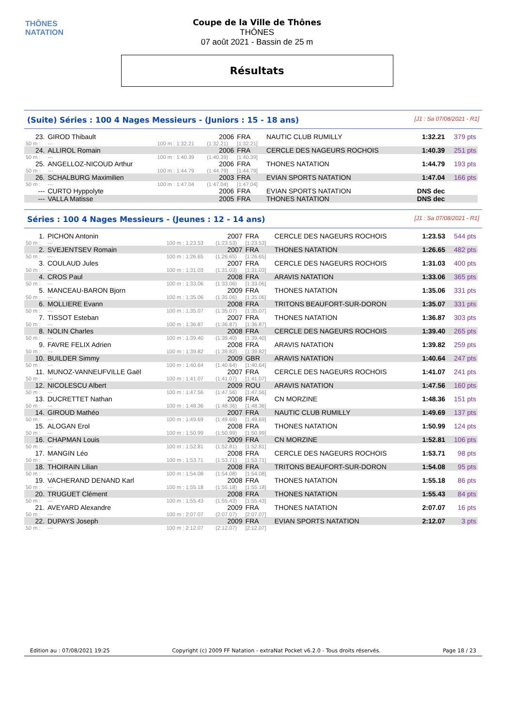THÔNES NATATION
Coupe de la Ville de Thônes
THÔNES
07 août 2021 - Bassin de 25 m
Résultats
(Suite) Séries : 100 4 Nages Messieurs - (Juniors : 15 - 18 ans) [J1 : Sa 07/08/2021 - R1]
| 23. | GIROD Thibault | | 2006 | FRA | NAUTIC CLUB RUMILLY | 1:32.21 | 379 pts |
| 50 m : | --- | 100 m : 1:32.21 | (1:32.21) | [1:32.21] | | | |
| 24. | ALLIROL Romain | | 2006 | FRA | CERCLE DES NAGEURS ROCHOIS | 1:40.39 | 251 pts |
| 50 m : | --- | 100 m : 1:40.39 | (1:40.39) | [1:40.39] | | | |
| 25. | ANGELLOZ-NICOUD Arthur | | 2006 | FRA | THONES NATATION | 1:44.79 | 193 pts |
| 50 m : | --- | 100 m : 1:44.79 | (1:44.79) | [1:44.79] | | | |
| 26. | SCHALBURG Maximilien | | 2003 | FRA | EVIAN SPORTS NATATION | 1:47.04 | 166 pts |
| 50 m : | --- | 100 m : 1:47.04 | (1:47.04) | [1:47.04] | | | |
| --- | CURTO Hyppolyte | | 2006 | FRA | EVIAN SPORTS NATATION | DNS dec | |
| --- | VALLA Matisse | | 2005 | FRA | THONES NATATION | DNS dec | |
Séries : 100 4 Nages Messieurs - (Jeunes : 12 - 14 ans) [J1 : Sa 07/08/2021 - R1]
| 1. | PICHON Antonin | | 2007 | FRA | CERCLE DES NAGEURS ROCHOIS | 1:23.53 | 544 pts |
| 50 m : | --- | 100 m : 1:23.53 | (1:23.53) | [1:23.53] | | | |
| 2. | SVEJENTSEV Romain | | 2007 | FRA | THONES NATATION | 1:26.65 | 482 pts |
| 50 m : | --- | 100 m : 1:26.65 | (1:26.65) | [1:26.65] | | | |
| 3. | COULAUD Jules | | 2007 | FRA | CERCLE DES NAGEURS ROCHOIS | 1:31.03 | 400 pts |
| 50 m : | --- | 100 m : 1:31.03 | (1:31.03) | [1:31.03] | | | |
| 4. | CROS Paul | | 2008 | FRA | ARAVIS NATATION | 1:33.06 | 365 pts |
| 50 m : | --- | 100 m : 1:33.06 | (1:33.06) | [1:33.06] | | | |
| 5. | MANCEAU-BARON Bjorn | | 2009 | FRA | THONES NATATION | 1:35.06 | 331 pts |
| 50 m : | --- | 100 m : 1:35.06 | (1:35.06) | [1:35.06] | | | |
| 6. | MOLLIERE Evann | | 2008 | FRA | TRITONS BEAUFORT-SUR-DORON | 1:35.07 | 331 pts |
| 50 m : | --- | 100 m : 1:35.07 | (1:35.07) | [1:35.07] | | | |
| 7. | TISSOT Esteban | | 2007 | FRA | THONES NATATION | 1:36.87 | 303 pts |
| 50 m : | --- | 100 m : 1:36.87 | (1:36.87) | [1:36.87] | | | |
| 8. | NOLIN Charles | | 2008 | FRA | CERCLE DES NAGEURS ROCHOIS | 1:39.40 | 265 pts |
| 50 m : | --- | 100 m : 1:39.40 | (1:39.40) | [1:39.40] | | | |
| 9. | FAVRE FELIX Adrien | | 2008 | FRA | ARAVIS NATATION | 1:39.82 | 259 pts |
| 50 m : | --- | 100 m : 1:39.82 | (1:39.82) | [1:39.82] | | | |
| 10. | BUILDER Simmy | | 2009 | GBR | ARAVIS NATATION | 1:40.64 | 247 pts |
| 50 m : | --- | 100 m : 1:40.64 | (1:40.64) | [1:40.64] | | | |
| 11. | MUNOZ-VANNEUFVILLE Gaël | | 2007 | FRA | CERCLE DES NAGEURS ROCHOIS | 1:41.07 | 241 pts |
| 50 m : | --- | 100 m : 1:41.07 | (1:41.07) | [1:41.07] | | | |
| 12. | NICOLESCU Albert | | 2009 | ROU | ARAVIS NATATION | 1:47.56 | 160 pts |
| 50 m : | --- | 100 m : 1:47.56 | (1:47.56) | [1:47.56] | | | |
| 13. | DUCRETTET Nathan | | 2008 | FRA | CN MORZINE | 1:48.36 | 151 pts |
| 50 m : | --- | 100 m : 1:48.36 | (1:48.36) | [1:48.36] | | | |
| 14. | GIROUD Mathéo | | 2007 | FRA | NAUTIC CLUB RUMILLY | 1:49.69 | 137 pts |
| 50 m : | --- | 100 m : 1:49.69 | (1:49.69) | [1:49.69] | | | |
| 15. | ALOGAN Erol | | 2008 | FRA | THONES NATATION | 1:50.99 | 124 pts |
| 50 m : | --- | 100 m : 1:50.99 | (1:50.99) | [1:50.99] | | | |
| 16. | CHAPMAN Louis | | 2009 | FRA | CN MORZINE | 1:52.81 | 106 pts |
| 50 m : | --- | 100 m : 1:52.81 | (1:52.81) | [1:52.81] | | | |
| 17. | MANGIN Léo | | 2008 | FRA | CERCLE DES NAGEURS ROCHOIS | 1:53.71 | 98 pts |
| 50 m : | --- | 100 m : 1:53.71 | (1:53.71) | [1:53.71] | | | |
| 18. | THOIRAIN Lilian | | 2008 | FRA | TRITONS BEAUFORT-SUR-DORON | 1:54.08 | 95 pts |
| 50 m : | --- | 100 m : 1:54.08 | (1:54.08) | [1:54.08] | | | |
| 19. | VACHERAND DENAND Karl | | 2008 | FRA | THONES NATATION | 1:55.18 | 86 pts |
| 50 m : | --- | 100 m : 1:55.18 | (1:55.18) | [1:55.18] | | | |
| 20. | TRUGUET Clément | | 2008 | FRA | THONES NATATION | 1:55.43 | 84 pts |
| 50 m : | --- | 100 m : 1:55.43 | (1:55.43) | [1:55.43] | | | |
| 21. | AVEYARD Alexandre | | 2009 | FRA | THONES NATATION | 2:07.07 | 16 pts |
| 50 m : | --- | 100 m : 2:07.07 | (2:07.07) | [2:07.07] | | | |
| 22. | DUPAYS Joseph | | 2009 | FRA | EVIAN SPORTS NATATION | 2:12.07 | 3 pts |
| 50 m : | --- | 100 m : 2:12.07 | (2:12.07) | [2:12.07] | | | |
Edition au : 07/08/2021 19:25 Copyright (c) 2009 FF Natation - extraNat Pocket v6.2.0 - Tous droits réservés. Page 18 / 23